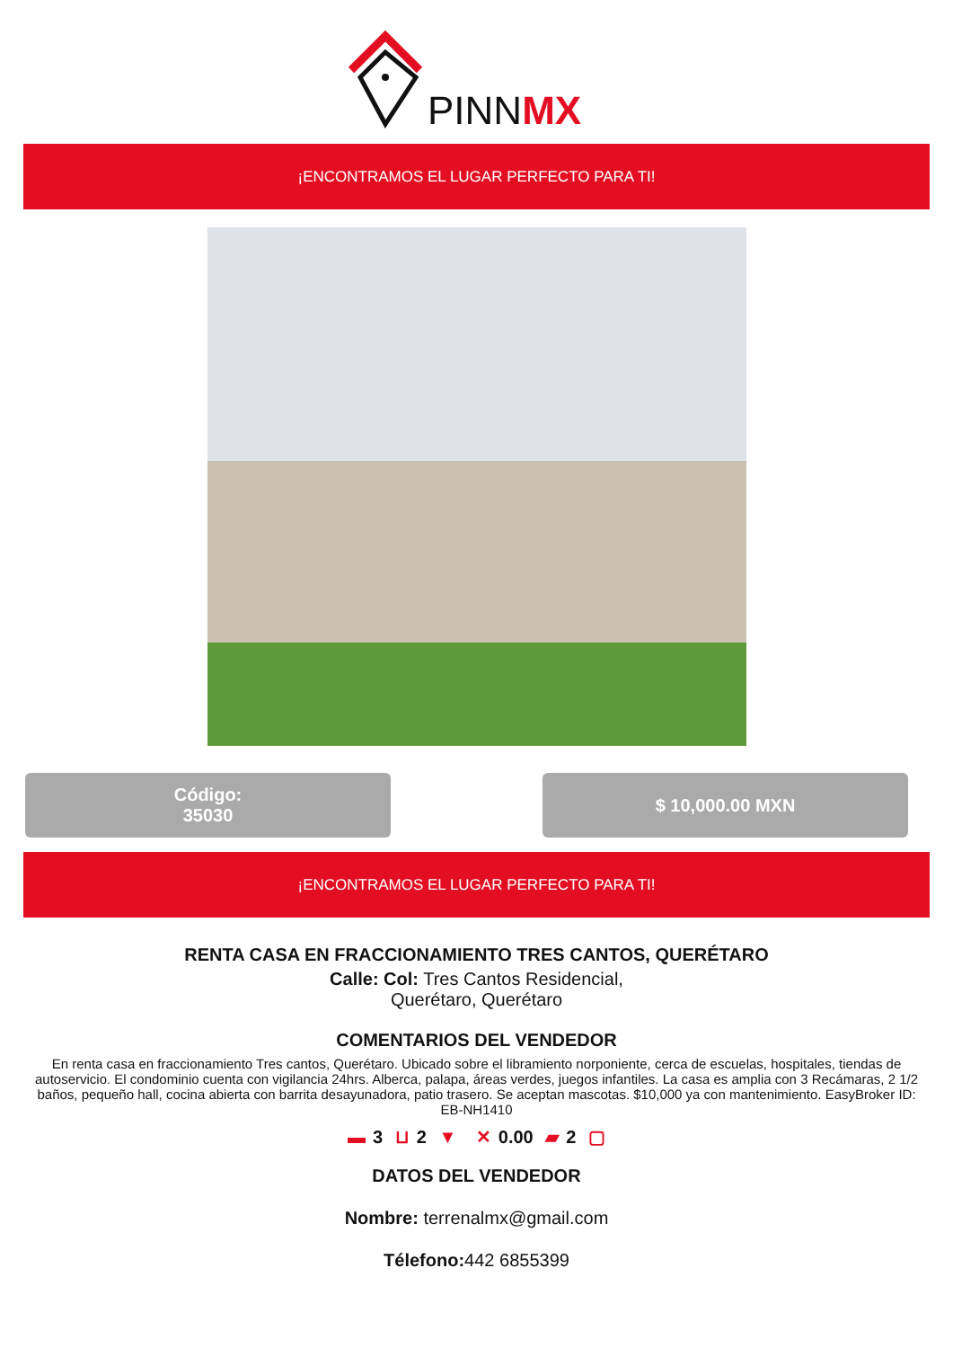PINNMX
¡ENCONTRAMOS EL LUGAR PERFECTO PARA TI!
Código:
35030
$ 10,000.00 MXN
¡ENCONTRAMOS EL LUGAR PERFECTO PARA TI!
RENTA CASA EN FRACCIONAMIENTO TRES CANTOS, QUERÉTARO
Calle: Col: Tres Cantos Residencial,
Querétaro, Querétaro
COMENTARIOS DEL VENDEDOR
En renta casa en fraccionamiento Tres cantos, Querétaro. Ubicado sobre el libramiento norponiente, cerca de escuelas, hospitales, tiendas de autoservicio. El condominio cuenta con vigilancia 24hrs. Alberca, palapa, áreas verdes, juegos infantiles. La casa es amplia con 3 Recámaras, 2 1/2 baños, pequeño hall, cocina abierta con barrita desayunadora, patio trasero. Se aceptan mascotas. $10,000 ya con mantenimiento. EasyBroker ID: EB-NH1410
▬ 3 ⊔ 2 ▼ ✕ 0.00 ▰ 2 ▢
DATOS DEL VENDEDOR
Nombre: terrenalmx@gmail.com
Télefono: 442 6855399